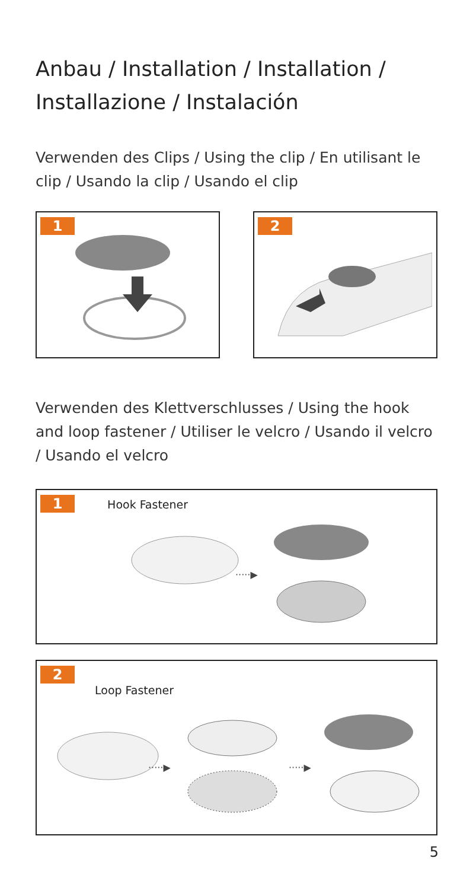Anbau / Installation / Installation / Installazione / Instalación
Verwenden des Clips / Using the clip / En utilisant le clip / Usando la clip / Usando el clip
1 2
Verwenden des Klettverschlusses / Using the hook and loop fastener / Utiliser le velcro / Usando il velcro / Usando el velcro
1 Hook Fastener
·····▶
2
Loop Fastener
·····▶
·····▶
5